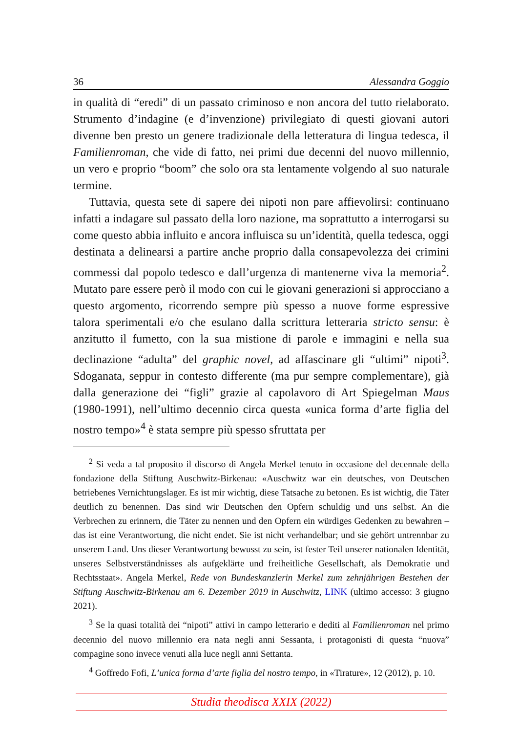36 Alessandra Goggio
in qualità di “eredi” di un passato criminoso e non ancora del tutto rielaborato. Strumento d’indagine (e d’invenzione) privilegiato di questi giovani autori divenne ben presto un genere tradizionale della letteratura di lingua tedesca, il Familienroman, che vide di fatto, nei primi due decenni del nuovo millennio, un vero e proprio “boom” che solo ora sta lentamente volgendo al suo naturale termine.
Tuttavia, questa sete di sapere dei nipoti non pare affievolirsi: continuano infatti a indagare sul passato della loro nazione, ma soprattutto a interrogarsi su come questo abbia influito e ancora influisca su un’identità, quella tedesca, oggi destinata a delinearsi a partire anche proprio dalla consapevolezza dei crimini commessi dal popolo tedesco e dall’urgenza di mantenerne viva la memoria<sup>2</sup>. Mutato pare essere però il modo con cui le giovani generazioni si approcciano a questo argomento, ricorrendo sempre più spesso a nuove forme espressive talora sperimentali e/o che esulano dalla scrittura letteraria stricto sensu: è anzitutto il fumetto, con la sua mistione di parole e immagini e nella sua declinazione “adulta” del graphic novel, ad affascinare gli “ultimi” nipoti<sup>3</sup>. Sdoganata, seppur in contesto differente (ma pur sempre complementare), già dalla generazione dei “figli” grazie al capolavoro di Art Spiegelman Maus (1980-1991), nell’ultimo decennio circa questa «unica forma d’arte figlia del nostro tempo»<sup>4</sup> è stata sempre più spesso sfruttata per
<sup>2</sup> Si veda a tal proposito il discorso di Angela Merkel tenuto in occasione del decennale della fondazione della Stiftung Auschwitz-Birkenau: «Auschwitz war ein deutsches, von Deutschen betriebenes Vernichtungslager. Es ist mir wichtig, diese Tatsache zu betonen. Es ist wichtig, die Täter deutlich zu benennen. Das sind wir Deutschen den Opfern schuldig und uns selbst. An die Verbrechen zu erinnern, die Täter zu nennen und den Opfern ein würdiges Gedenken zu bewahren – das ist eine Verantwortung, die nicht endet. Sie ist nicht verhandelbar; und sie gehört untrennbar zu unserem Land. Uns dieser Verantwortung bewusst zu sein, ist fester Teil unserer nationalen Identität, unseres Selbstverständnisses als aufgeklärte und freiheitliche Gesellschaft, als Demokratie und Rechtsstaat». Angela Merkel, Rede von Bundeskanzlerin Merkel zum zehnjährigen Bestehen der Stiftung Auschwitz-Birkenau am 6. Dezember 2019 in Auschwitz, LINK (ultimo accesso: 3 giugno 2021).
<sup>3</sup> Se la quasi totalità dei “nipoti” attivi in campo letterario e dediti al Familienroman nel primo decennio del nuovo millennio era nata negli anni Sessanta, i protagonisti di questa “nuova” compagine sono invece venuti alla luce negli anni Settanta.
<sup>4</sup> Goffredo Fofi, L’unica forma d’arte figlia del nostro tempo, in «Tirature», 12 (2012), p. 10.
Studia theodisca XXIX (2022)